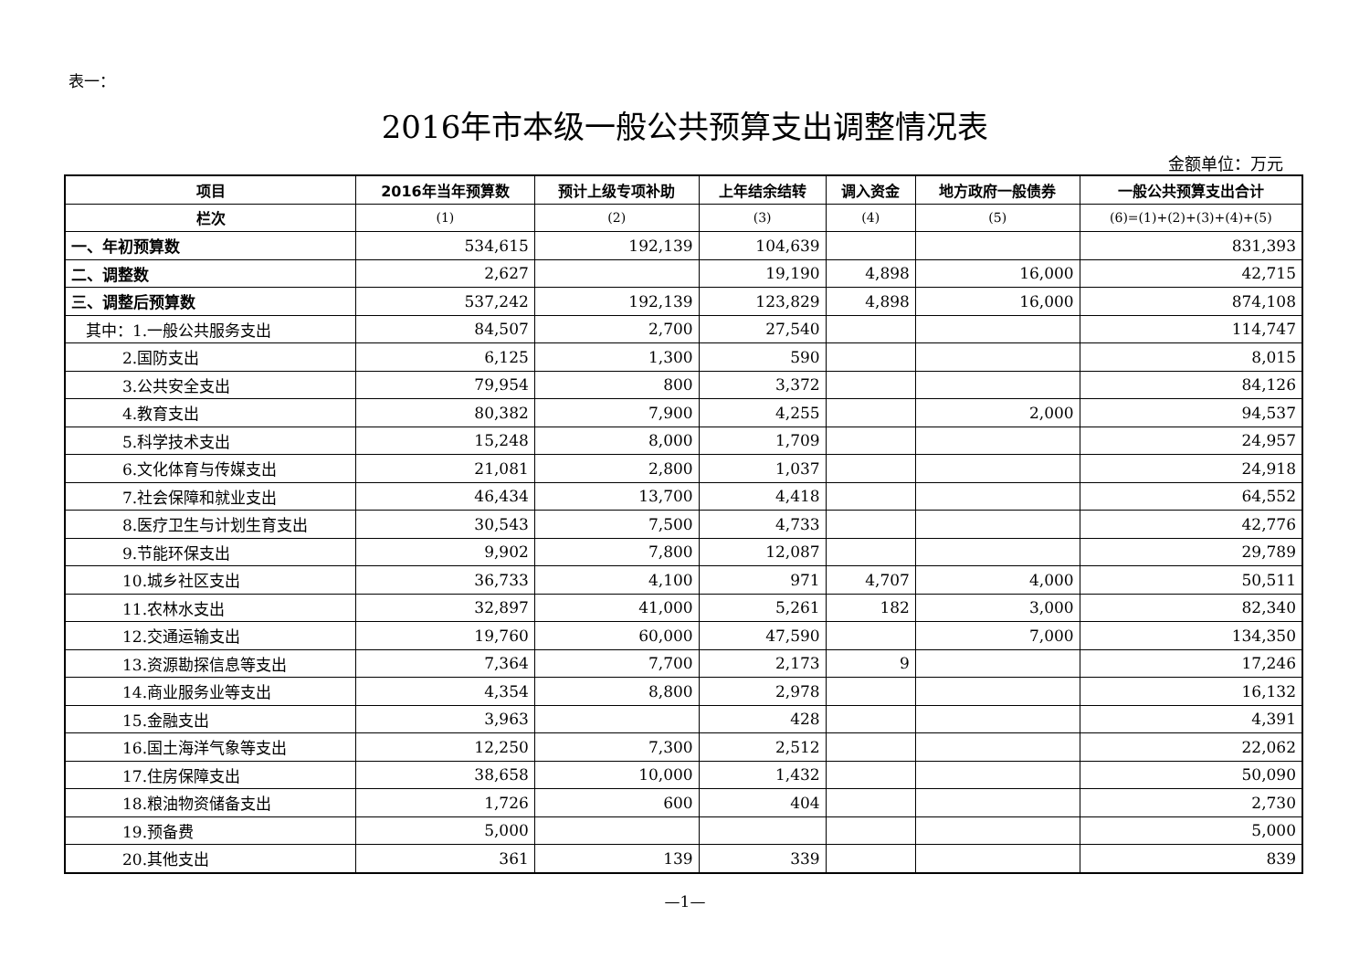表一：
2016年市本级一般公共预算支出调整情况表
金额单位：万元
| 项目 | 2016年当年预算数 | 预计上级专项补助 | 上年结余结转 | 调入资金 | 地方政府一般债券 | 一般公共预算支出合计 |
| --- | --- | --- | --- | --- | --- | --- |
| 栏次 | (1) | (2) | (3) | (4) | (5) | (6)=(1)+(2)+(3)+(4)+(5) |
| 一、年初预算数 | 534,615 | 192,139 | 104,639 | | | 831,393 |
| 二、调整数 | 2,627 | | 19,190 | 4,898 | 16,000 | 42,715 |
| 三、调整后预算数 | 537,242 | 192,139 | 123,829 | 4,898 | 16,000 | 874,108 |
| 其中：1.一般公共服务支出 | 84,507 | 2,700 | 27,540 | | | 114,747 |
| 2.国防支出 | 6,125 | 1,300 | 590 | | | 8,015 |
| 3.公共安全支出 | 79,954 | 800 | 3,372 | | | 84,126 |
| 4.教育支出 | 80,382 | 7,900 | 4,255 | | 2,000 | 94,537 |
| 5.科学技术支出 | 15,248 | 8,000 | 1,709 | | | 24,957 |
| 6.文化体育与传媒支出 | 21,081 | 2,800 | 1,037 | | | 24,918 |
| 7.社会保障和就业支出 | 46,434 | 13,700 | 4,418 | | | 64,552 |
| 8.医疗卫生与计划生育支出 | 30,543 | 7,500 | 4,733 | | | 42,776 |
| 9.节能环保支出 | 9,902 | 7,800 | 12,087 | | | 29,789 |
| 10.城乡社区支出 | 36,733 | 4,100 | 971 | 4,707 | 4,000 | 50,511 |
| 11.农林水支出 | 32,897 | 41,000 | 5,261 | 182 | 3,000 | 82,340 |
| 12.交通运输支出 | 19,760 | 60,000 | 47,590 | | 7,000 | 134,350 |
| 13.资源勘探信息等支出 | 7,364 | 7,700 | 2,173 | 9 | | 17,246 |
| 14.商业服务业等支出 | 4,354 | 8,800 | 2,978 | | | 16,132 |
| 15.金融支出 | 3,963 | | 428 | | | 4,391 |
| 16.国土海洋气象等支出 | 12,250 | 7,300 | 2,512 | | | 22,062 |
| 17.住房保障支出 | 38,658 | 10,000 | 1,432 | | | 50,090 |
| 18.粮油物资储备支出 | 1,726 | 600 | 404 | | | 2,730 |
| 19.预备费 | 5,000 | | | | | 5,000 |
| 20.其他支出 | 361 | 139 | 339 | | | 839 |
—1—